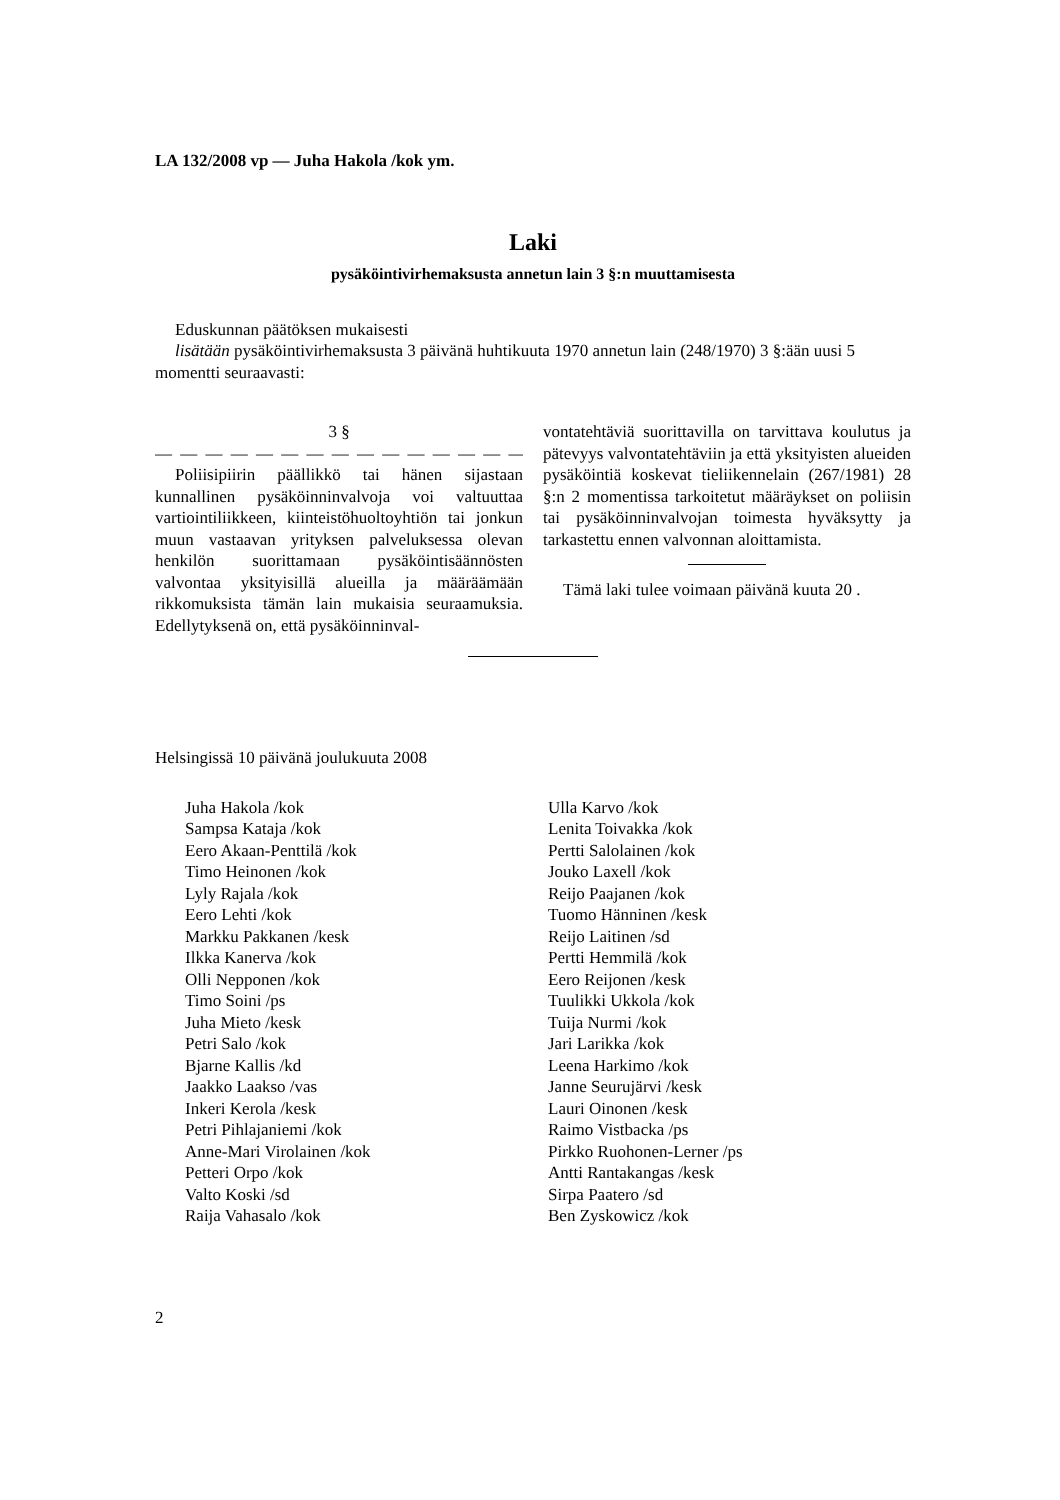LA 132/2008 vp — Juha Hakola /kok ym.
Laki
pysäköintivirhemaksusta annetun lain 3 §:n muuttamisesta
Eduskunnan päätöksen mukaisesti
lisätään pysäköintivirhemaksusta 3 päivänä huhtikuuta 1970 annetun lain (248/1970) 3 §:ään uusi 5 momentti seuraavasti:
3 §
— — — — — — — — — — — — — — —
Poliisipiirin päällikkö tai hänen sijastaan kunnallinen pysäköinninvalvoja voi valtuuttaa vartiointiliikkeen, kiinteistöhuoltoyhtiön tai jonkun muun vastaavan yrityksen palveluksessa olevan henkilön suorittamaan pysäköintisäännösten valvontaa yksityisillä alueilla ja määräämään rikkomuksista tämän lain mukaisia seuraamuksia. Edellytyksenä on, että pysäköinninval-
vontatehtäviä suorittavilla on tarvittava koulutus ja pätevyys valvontatehtäviin ja että yksityisten alueiden pysäköintiä koskevat tieliikennelain (267/1981) 28 §:n 2 momentissa tarkoitetut määräykset on poliisin tai pysäköinninvalvojan toimesta hyväksytty ja tarkastettu ennen valvonnan aloittamista.
Tämä laki tulee voimaan päivänä kuuta 20 .
Helsingissä 10 päivänä joulukuuta 2008
Juha Hakola /kok
Sampsa Kataja /kok
Eero Akaan-Penttilä /kok
Timo Heinonen /kok
Lyly Rajala /kok
Eero Lehti /kok
Markku Pakkanen /kesk
Ilkka Kanerva /kok
Olli Nepponen /kok
Timo Soini /ps
Juha Mieto /kesk
Petri Salo /kok
Bjarne Kallis /kd
Jaakko Laakso /vas
Inkeri Kerola /kesk
Petri Pihlajaniemi /kok
Anne-Mari Virolainen /kok
Petteri Orpo /kok
Valto Koski /sd
Raija Vahasalo /kok
Ulla Karvo /kok
Lenita Toivakka /kok
Pertti Salolainen /kok
Jouko Laxell /kok
Reijo Paajanen /kok
Tuomo Hänninen /kesk
Reijo Laitinen /sd
Pertti Hemmilä /kok
Eero Reijonen /kesk
Tuulikki Ukkola /kok
Tuija Nurmi /kok
Jari Larikka /kok
Leena Harkimo /kok
Janne Seurujärvi /kesk
Lauri Oinonen /kesk
Raimo Vistbacka /ps
Pirkko Ruohonen-Lerner /ps
Antti Rantakangas /kesk
Sirpa Paatero /sd
Ben Zyskowicz /kok
2